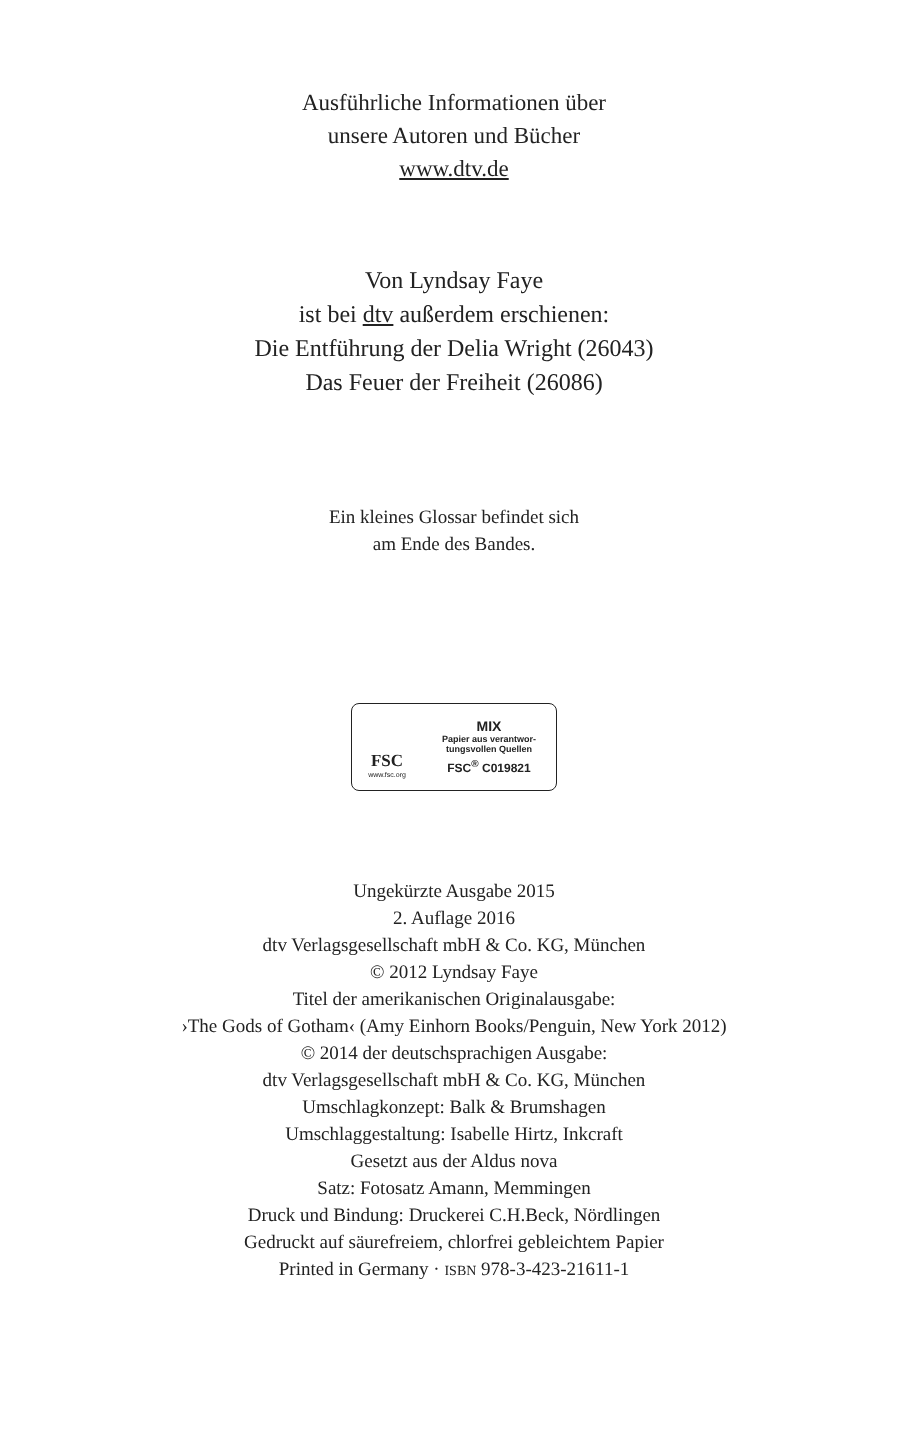Ausführliche Informationen über
unsere Autoren und Bücher
www.dtv.de
Von Lyndsay Faye
ist bei dtv außerdem erschienen:
Die Entführung der Delia Wright (26043)
Das Feuer der Freiheit (26086)
Ein kleines Glossar befindet sich
am Ende des Bandes.
FSC
www.fsc.org
MIX
Papier aus verantwor-
tungsvollen Quellen
FSC<sup>®</sup> C019821
Ungekürzte Ausgabe 2015
2. Auflage 2016
dtv Verlagsgesellschaft mbH & Co. KG, München
© 2012 Lyndsay Faye
Titel der amerikanischen Originalausgabe:
›The Gods of Gotham‹ (Amy Einhorn Books/Penguin, New York 2012)
© 2014 der deutschsprachigen Ausgabe:
dtv Verlagsgesellschaft mbH & Co. KG, München
Umschlagkonzept: Balk & Brumshagen
Umschlaggestaltung: Isabelle Hirtz, Inkcraft
Gesetzt aus der Aldus nova
Satz: Fotosatz Amann, Memmingen
Druck und Bindung: Druckerei C.H.Beck, Nördlingen
Gedruckt auf säurefreiem, chlorfrei gebleichtem Papier
Printed in Germany · ISBN 978-3-423-21611-1